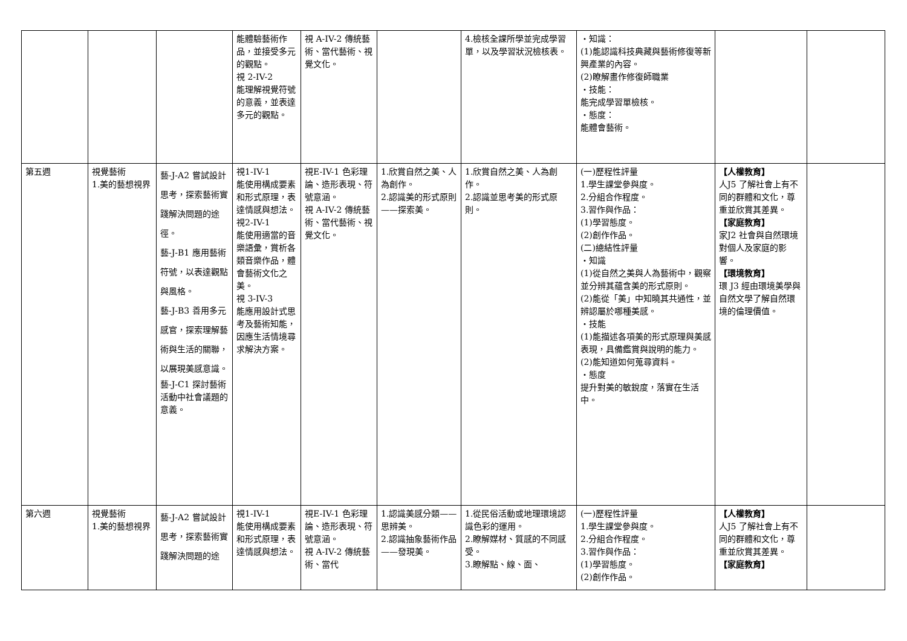| | | | 能體驗藝術作品，並接受多元的觀點。 視 2-IV-2 能理解視覺符號的意義，並表達多元的觀點。 | 視 A-IV-2 傳統藝術、當代藝術、視覺文化。 | | 4.檢核全課所學並完成學習單，以及學習狀況檢核表。 | ・知識： (1)能認識科技典藏與藝術修復等新興產業的內容。 (2)瞭解畫作修復師職業 ・技能： 能完成學習單檢核。 ・態度： 能體會藝術。 | | |
| 第五週 | 視覺藝術 1.美的藝想視界 | 藝-J-A2 嘗試設計思考，探索藝術實踐解決問題的途徑。 藝-J-B1 應用藝術符號，以表達觀點與風格。 藝-J-B3 善用多元感官，探索理解藝術與生活的關聯，以展現美感意識。 藝-J-C1 探討藝術活動中社會議題的意義。 | 視1-IV-1 能使用構成要素和形式原理，表達情感與想法。 視2-IV-1 能使用適當的音樂語彙，賞析各類音樂作品，體會藝術文化之美。 視 3-IV-3 能應用設計式思考及藝術知能，因應生活情境尋求解決方案。 | 視E-IV-1 色彩理論、造形表現、符號意涵。 視 A-IV-2 傳統藝術、當代藝術、視覺文化。 | 1.欣賞自然之美、人為創作。 2.認識美的形式原則——探索美。 | 1.欣賞自然之美、人為創作。 2.認識並思考美的形式原則。 | (一)歷程性評量 1.學生課堂參與度。 2.分組合作程度。 3.習作與作品： (1)學習態度。 (2)創作作品。 (二)總結性評量 ・知識 (1)從自然之美與人為藝術中，觀察並分辨其蘊含美的形式原則。 (2)能從「美」中知曉其共通性，並辨認屬於哪種美感。 ・技能 (1)能描述各項美的形式原理與美感表現，具備鑑賞與說明的能力。 (2)能知道如何蒐尋資料。 ・態度 提升對美的敏銳度，落實在生活中。 | 【人權教育】 人J5 了解社會上有不同的群體和文化，尊重並欣賞其差異。 【家庭教育】 家J2 社會與自然環境對個人及家庭的影響。 【環境教育】 環 J3 經由環境美學與自然文學了解自然環境的倫理價值。 | |
| 第六週 | 視覺藝術 1.美的藝想視界 | 藝-J-A2 嘗試設計思考，探索藝術實踐解決問題的途 | 視1-IV-1 能使用構成要素和形式原理，表達情感與想法。 | 視E-IV-1 色彩理論、造形表現、符號意涵。 視 A-IV-2 傳統藝術、當代 | 1.認識美感分類——思辨美。 2.認識抽象藝術作品——發現美。 | 1.從民俗活動或地理環境認識色彩的運用。 2.瞭解媒材、質感的不同感受。 3.瞭解點、線、面、 | (一)歷程性評量 1.學生課堂參與度。 2.分組合作程度。 3.習作與作品： (1)學習態度。 (2)創作作品。 | 【人權教育】 人J5 了解社會上有不同的群體和文化，尊重並欣賞其差異。 【家庭教育】 | |